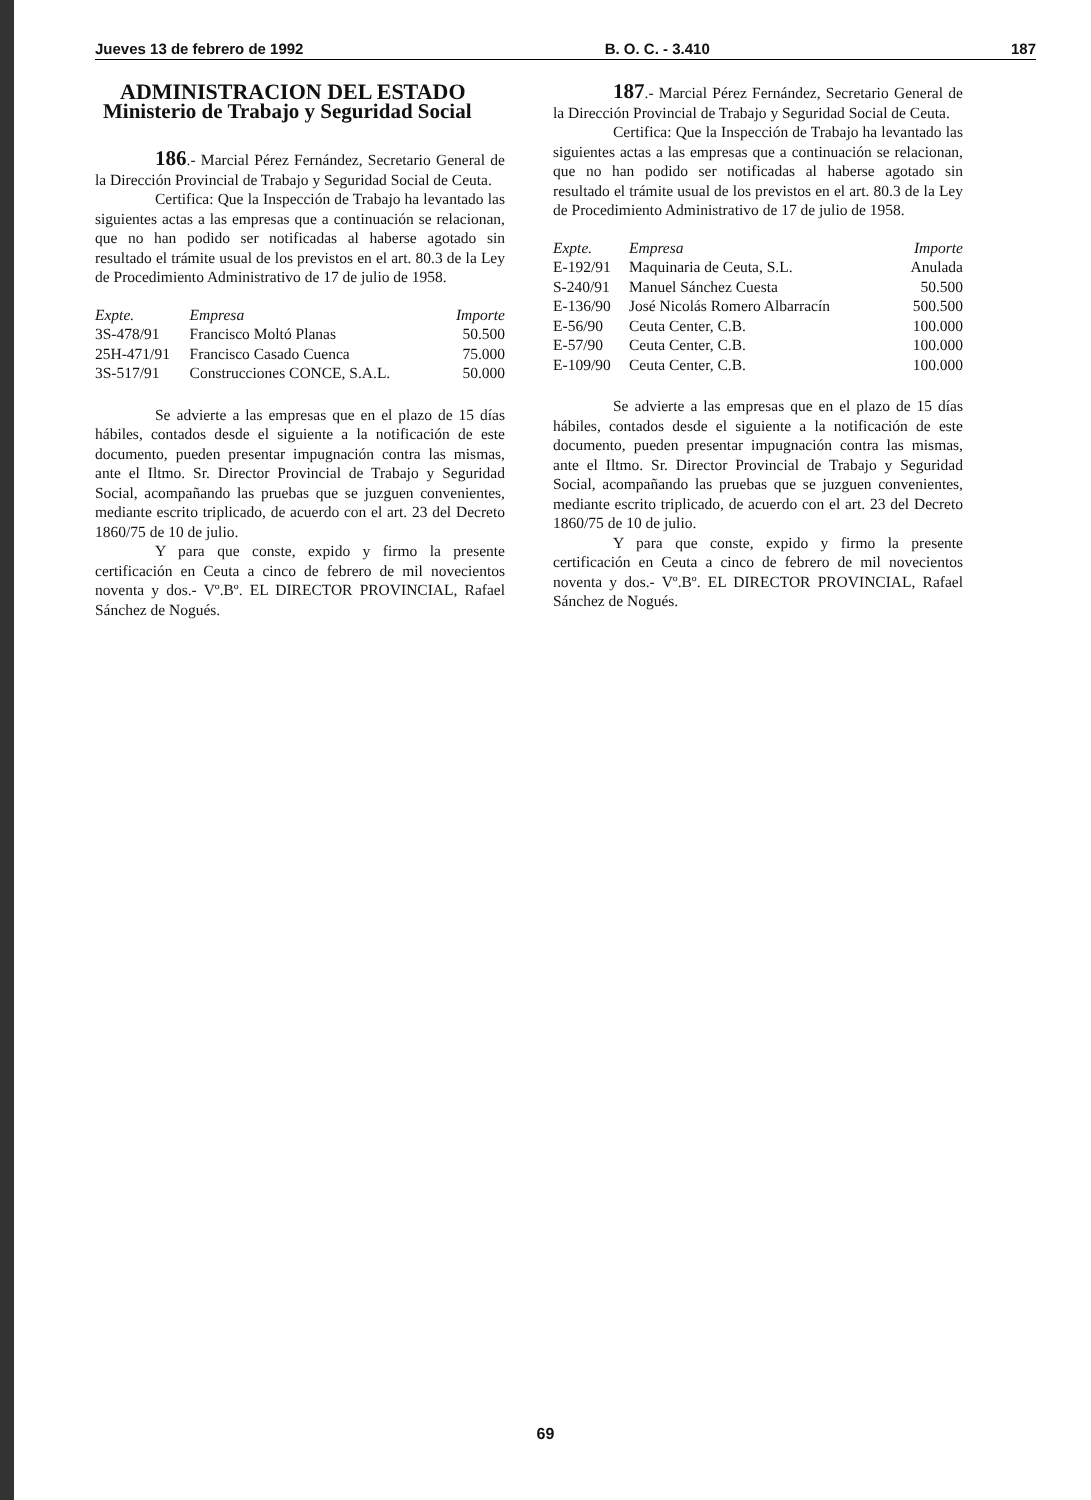Jueves 13 de febrero de 1992 B. O. C. - 3.410 187
ADMINISTRACION DEL ESTADO
Ministerio de Trabajo y Seguridad Social
186.- Marcial Pérez Fernández, Secretario General de la Dirección Provincial de Trabajo y Seguridad Social de Ceuta.
Certifica: Que la Inspección de Trabajo ha levantado las siguientes actas a las empresas que a continuación se relacionan, que no han podido ser notificadas al haberse agotado sin resultado el trámite usual de los previstos en el art. 80.3 de la Ley de Procedimiento Administrativo de 17 de julio de 1958.
| Expte. | Empresa | Importe |
| --- | --- | --- |
| 3S-478/91 | Francisco Moltó Planas | 50.500 |
| 25H-471/91 | Francisco Casado Cuenca | 75.000 |
| 3S-517/91 | Construcciones CONCE, S.A.L. | 50.000 |
Se advierte a las empresas que en el plazo de 15 días hábiles, contados desde el siguiente a la notificación de este documento, pueden presentar impugnación contra las mismas, ante el Iltmo. Sr. Director Provincial de Trabajo y Seguridad Social, acompañando las pruebas que se juzguen convenientes, mediante escrito triplicado, de acuerdo con el art. 23 del Decreto 1860/75 de 10 de julio.
Y para que conste, expido y firmo la presente certificación en Ceuta a cinco de febrero de mil novecientos noventa y dos.- Vº.Bº. EL DIRECTOR PROVINCIAL, Rafael Sánchez de Nogués.
187.- Marcial Pérez Fernández, Secretario General de la Dirección Provincial de Trabajo y Seguridad Social de Ceuta.
Certifica: Que la Inspección de Trabajo ha levantado las siguientes actas a las empresas que a continuación se relacionan, que no han podido ser notificadas al haberse agotado sin resultado el trámite usual de los previstos en el art. 80.3 de la Ley de Procedimiento Administrativo de 17 de julio de 1958.
| Expte. | Empresa | Importe |
| --- | --- | --- |
| E-192/91 | Maquinaria de Ceuta, S.L. | Anulada |
| S-240/91 | Manuel Sánchez Cuesta | 50.500 |
| E-136/90 | José Nicolás Romero Albarracín | 500.500 |
| E-56/90 | Ceuta Center, C.B. | 100.000 |
| E-57/90 | Ceuta Center, C.B. | 100.000 |
| E-109/90 | Ceuta Center, C.B. | 100.000 |
Se advierte a las empresas que en el plazo de 15 días hábiles, contados desde el siguiente a la notificación de este documento, pueden presentar impugnación contra las mismas, ante el Iltmo. Sr. Director Provincial de Trabajo y Seguridad Social, acompañando las pruebas que se juzguen convenientes, mediante escrito triplicado, de acuerdo con el art. 23 del Decreto 1860/75 de 10 de julio.
Y para que conste, expido y firmo la presente certificación en Ceuta a cinco de febrero de mil novecientos noventa y dos.- Vº.Bº. EL DIRECTOR PROVINCIAL, Rafael Sánchez de Nogués.
69